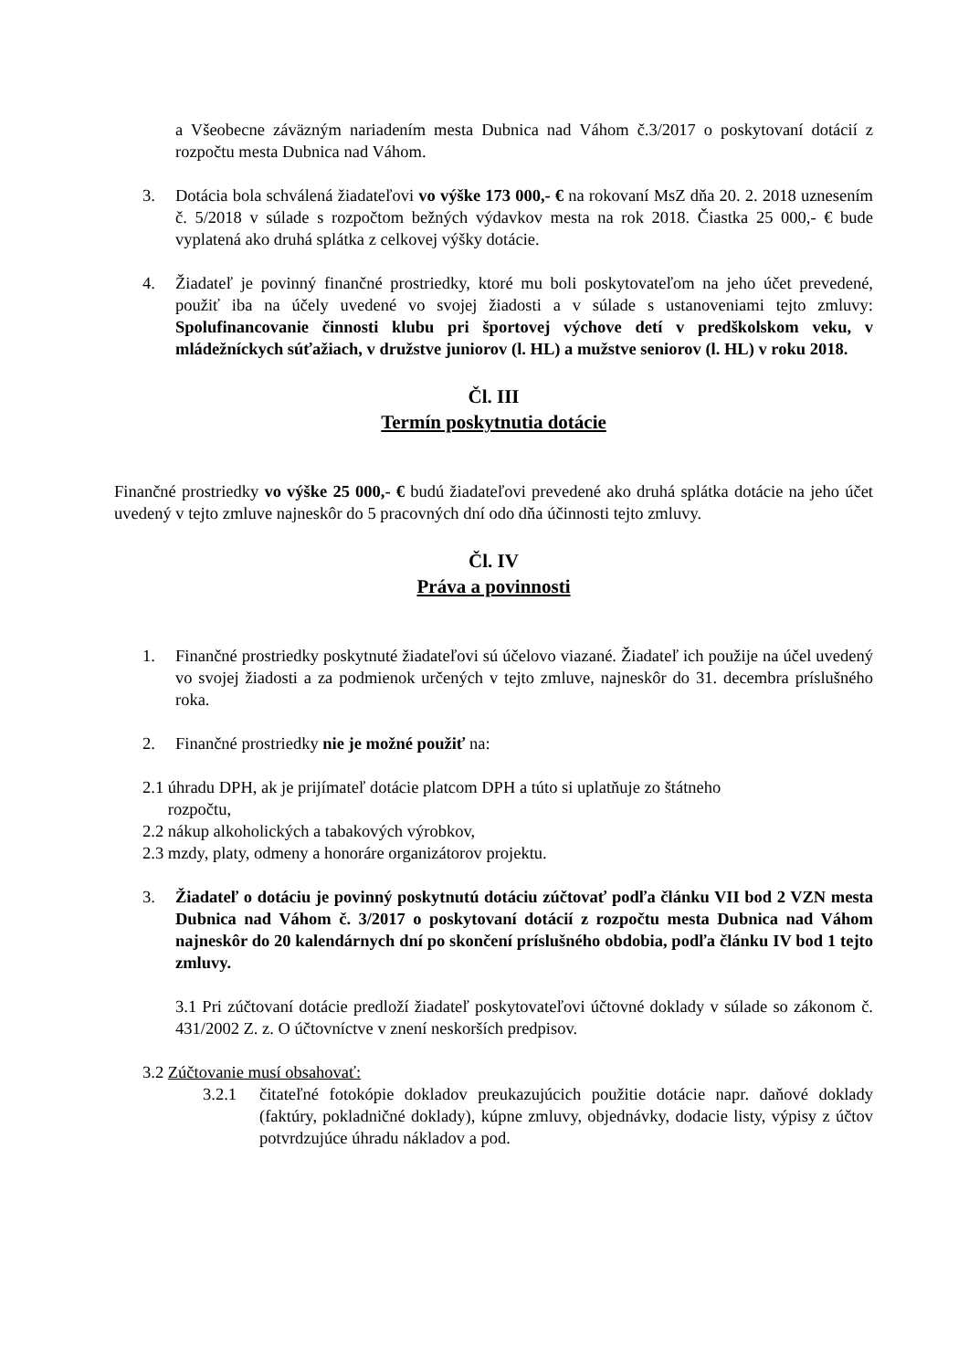a Všeobecne záväzným nariadením mesta Dubnica nad Váhom č.3/2017 o poskytovaní dotácií z rozpočtu mesta Dubnica nad Váhom.
3. Dotácia bola schválená žiadateľovi vo výške 173 000,- € na rokovaní MsZ dňa 20. 2. 2018 uznesením č. 5/2018 v súlade s rozpočtom bežných výdavkov mesta na rok 2018. Čiastka 25 000,- € bude vyplatená ako druhá splátka z celkovej výšky dotácie.
4. Žiadateľ je povinný finančné prostriedky, ktoré mu boli poskytovateľom na jeho účet prevedené, použiť iba na účely uvedené vo svojej žiadosti a v súlade s ustanoveniami tejto zmluvy: Spolufinancovanie činnosti klubu pri športovej výchove detí v predškolskom veku, v mládežníckych súťažiach, v družstve juniorov (l. HL) a mužstve seniorov (l. HL) v roku 2018.
Čl. III
Termín poskytnutia dotácie
Finančné prostriedky vo výške 25 000,- € budú žiadateľovi prevedené ako druhá splátka dotácie na jeho účet uvedený v tejto zmluve najneskôr do 5 pracovných dní odo dňa účinnosti tejto zmluvy.
Čl. IV
Práva a povinnosti
1. Finančné prostriedky poskytnuté žiadateľovi sú účelovo viazané. Žiadateľ ich použije na účel uvedený vo svojej žiadosti a za podmienok určených v tejto zmluve, najneskôr do 31. decembra príslušného roka.
2. Finančné prostriedky nie je možné použiť na:
2.1 úhradu DPH, ak je prijímateľ dotácie platcom DPH a túto si uplatňuje zo štátneho
rozpočtu,
2.2 nákup alkoholických a tabakových výrobkov,
2.3 mzdy, platy, odmeny a honoráre organizátorov projektu.
3. Žiadateľ o dotáciu je povinný poskytnutú dotáciu zúčtovať podľa článku VII bod 2 VZN mesta Dubnica nad Váhom č. 3/2017 o poskytovaní dotácií z rozpočtu mesta Dubnica nad Váhom najneskôr do 20 kalendárnych dní po skončení príslušného obdobia, podľa článku IV bod 1 tejto zmluvy.
3.1 Pri zúčtovaní dotácie predloží žiadateľ poskytovateľovi účtovné doklady v súlade so zákonom č. 431/2002 Z. z. O účtovníctve v znení neskorších predpisov.
3.2 Zúčtovanie musí obsahovať:
3.2.1 čitateľné fotokópie dokladov preukazujúcich použitie dotácie napr. daňové doklady (faktúry, pokladničné doklady), kúpne zmluvy, objednávky, dodacie listy, výpisy z účtov potvrdzujúce úhradu nákladov a pod.